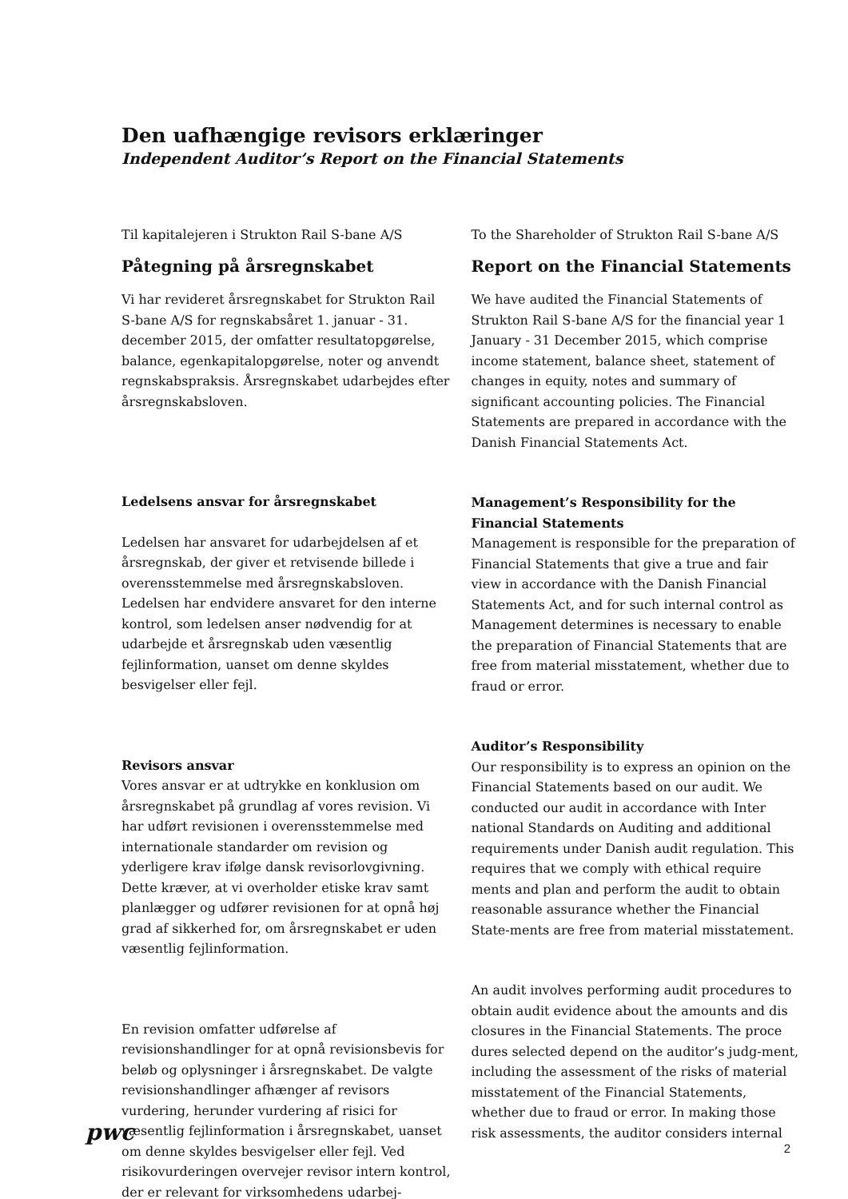Den uafhængige revisors erklæringer
Independent Auditor’s Report on the Financial Statements
Til kapitalejeren i Strukton Rail S-bane A/S
Påtegning på årsregnskabet
Vi har revideret årsregnskabet for Strukton Rail S-bane A/S for regnskabsåret 1. januar - 31. december 2015, der omfatter resultatopgørelse, balance, egenkapitalopgørelse, noter og anvendt regnskabspraksis. Årsregnskabet udarbejdes efter årsregnskabsloven.
Ledelsens ansvar for årsregnskabet
Ledelsen har ansvaret for udarbejdelsen af et årsregnskab, der giver et retvisende billede i overensstemmelse med årsregnskabsloven. Ledelsen har endvidere ansvaret for den interne kontrol, som ledelsen anser nødvendig for at udarbejde et årsregnskab uden væsentlig fejlinformation, uanset om denne skyldes besvigelser eller fejl.
Revisors ansvar
Vores ansvar er at udtrykke en konklusion om årsregnskabet på grundlag af vores revision. Vi har udført revisionen i overensstemmelse med internationale standarder om revision og yderligere krav ifølge dansk revisorlovgivning. Dette kræver, at vi overholder etiske krav samt planlægger og udfører revisionen for at opnå høj grad af sikkerhed for, om årsregnskabet er uden væsentlig fejlinformation.
En revision omfatter udførelse af revisionshandlinger for at opnå revisionsbevis for beløb og oplysninger i årsregnskabet. De valgte revisionshandlinger afhænger af revisors vurdering, herunder vurdering af risici for væsentlig fejlinformation i årsregnskabet, uanset om denne skyldes besvigelser eller fejl. Ved risikovurderingen overvejer revisor intern kontrol, der er relevant for virksomhedens udarbej-
To the Shareholder of Strukton Rail S-bane A/S
Report on the Financial Statements
We have audited the Financial Statements of Strukton Rail S-bane A/S for the financial year 1 January - 31 December 2015, which comprise income statement, balance sheet, statement of changes in equity, notes and summary of significant accounting policies. The Financial Statements are prepared in accordance with the Danish Financial Statements Act.
Management’s Responsibility for the Financial Statements
Management is responsible for the preparation of Financial Statements that give a true and fair view in accordance with the Danish Financial Statements Act, and for such internal control as Management determines is necessary to enable the preparation of Financial Statements that are free from material misstatement, whether due to fraud or error.
Auditor’s Responsibility
Our responsibility is to express an opinion on the Financial Statements based on our audit. We conducted our audit in accordance with Inter national Standards on Auditing and additional requirements under Danish audit regulation. This requires that we comply with ethical require ments and plan and perform the audit to obtain reasonable assurance whether the Financial State-ments are free from material misstatement.
An audit involves performing audit procedures to obtain audit evidence about the amounts and dis closures in the Financial Statements. The proce dures selected depend on the auditor’s judg-ment, including the assessment of the risks of material misstatement of the Financial Statements, whether due to fraud or error. In making those risk assessments, the auditor considers internal
pwc
2